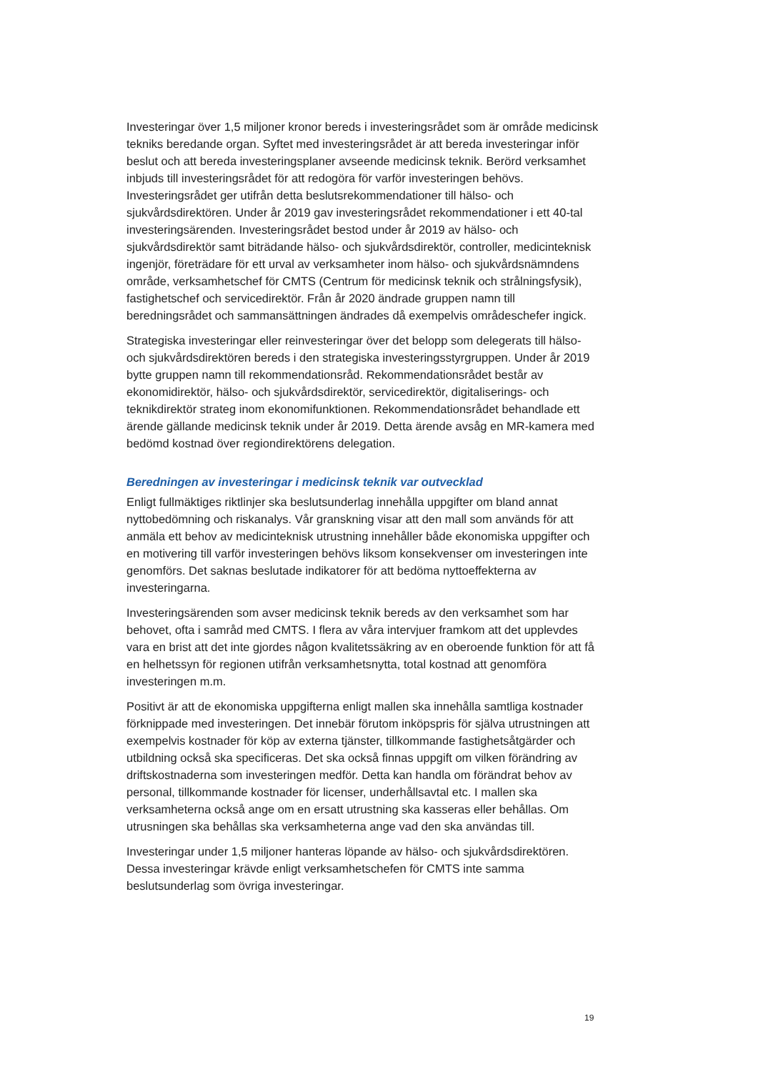Investeringar över 1,5 miljoner kronor bereds i investeringsrådet som är område medicinsk tekniks beredande organ. Syftet med investeringsrådet är att bereda investeringar inför beslut och att bereda investeringsplaner avseende medicinsk teknik. Berörd verksamhet inbjuds till investeringsrådet för att redogöra för varför investeringen behövs. Investeringsrådet ger utifrån detta beslutsrekommendationer till hälso- och sjukvårdsdirektören. Under år 2019 gav investeringsrådet rekommendationer i ett 40-tal investeringsärenden. Investeringsrådet bestod under år 2019 av hälso- och sjukvårdsdirektör samt biträdande hälso- och sjukvårdsdirektör, controller, medicinteknisk ingenjör, företrädare för ett urval av verksamheter inom hälso- och sjukvårdsnämndens område, verksamhetschef för CMTS (Centrum för medicinsk teknik och strålningsfysik), fastighetschef och servicedirektör. Från år 2020 ändrade gruppen namn till beredningsrådet och sammansättningen ändrades då exempelvis områdeschefer ingick.
Strategiska investeringar eller reinvesteringar över det belopp som delegerats till hälso- och sjukvårdsdirektören bereds i den strategiska investeringsstyrgruppen. Under år 2019 bytte gruppen namn till rekommendationsråd. Rekommendationsrådet består av ekonomidirektör, hälso- och sjukvårdsdirektör, servicedirektör, digitaliserings- och teknikdirektör strateg inom ekonomifunktionen. Rekommendationsrådet behandlade ett ärende gällande medicinsk teknik under år 2019. Detta ärende avsåg en MR-kamera med bedömd kostnad över regiondirektörens delegation.
Beredningen av investeringar i medicinsk teknik var outvecklad
Enligt fullmäktiges riktlinjer ska beslutsunderlag innehålla uppgifter om bland annat nyttobedömning och riskanalys. Vår granskning visar att den mall som används för att anmäla ett behov av medicinteknisk utrustning innehåller både ekonomiska uppgifter och en motivering till varför investeringen behövs liksom konsekvenser om investeringen inte genomförs. Det saknas beslutade indikatorer för att bedöma nyttoeffekterna av investeringarna.
Investeringsärenden som avser medicinsk teknik bereds av den verksamhet som har behovet, ofta i samråd med CMTS. I flera av våra intervjuer framkom att det upplevdes vara en brist att det inte gjordes någon kvalitetssäkring av en oberoende funktion för att få en helhetssyn för regionen utifrån verksamhetsnytta, total kostnad att genomföra investeringen m.m.
Positivt är att de ekonomiska uppgifterna enligt mallen ska innehålla samtliga kostnader förknippade med investeringen. Det innebär förutom inköpspris för själva utrustningen att exempelvis kostnader för köp av externa tjänster, tillkommande fastighetsåtgärder och utbildning också ska specificeras. Det ska också finnas uppgift om vilken förändring av driftskostnaderna som investeringen medför. Detta kan handla om förändrat behov av personal, tillkommande kostnader för licenser, underhållsavtal etc. I mallen ska verksamheterna också ange om en ersatt utrustning ska kasseras eller behållas. Om utrusningen ska behållas ska verksamheterna ange vad den ska användas till.
Investeringar under 1,5 miljoner hanteras löpande av hälso- och sjukvårdsdirektören. Dessa investeringar krävde enligt verksamhetschefen för CMTS inte samma beslutsunderlag som övriga investeringar.
19